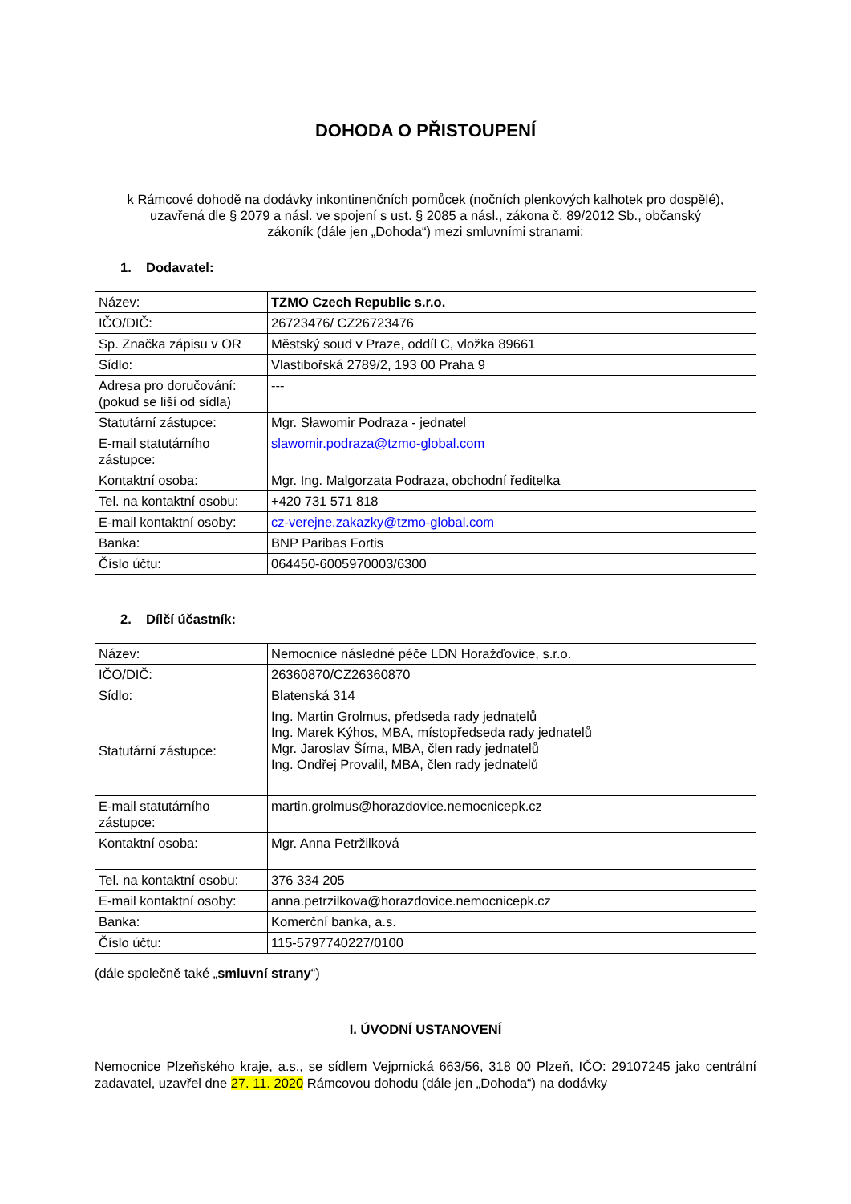DOHODA O PŘISTOUPENÍ
k Rámcové dohodě na dodávky inkontinenčních pomůcek (nočních plenkových kalhotek pro dospělé),
uzavřená dle § 2079 a násl. ve spojení s ust. § 2085 a násl., zákona č. 89/2012 Sb., občanský
zákoník (dále jen „Dohoda“) mezi smluvními stranami:
1. Dodavatel:
| Název: | TZMO Czech Republic s.r.o. |
| IČO/DIČ: | 26723476/ CZ26723476 |
| Sp. Značka zápisu v OR | Městský soud v Praze, oddíl C, vložka 89661 |
| Sídlo: | Vlastibořská 2789/2, 193 00 Praha 9 |
| Adresa pro doručování: (pokud se liší od sídla) | --- |
| Statutární zástupce: | Mgr. Sławomir Podraza - jednatel |
| E-mail statutárního zástupce: | slawomir.podraza@tzmo-global.com |
| Kontaktní osoba: | Mgr. Ing. Malgorzata Podraza, obchodní ředitelka |
| Tel. na kontaktní osobu: | +420 731 571 818 |
| E-mail kontaktní osoby: | cz-verejne.zakazky@tzmo-global.com |
| Banka: | BNP Paribas Fortis |
| Číslo účtu: | 064450-6005970003/6300 |
2. Dílčí účastník:
| Název: | Nemocnice následné péče LDN Horažďovice, s.r.o. |
| IČO/DIČ: | 26360870/CZ26360870 |
| Sídlo: | Blatenská 314 |
| Statutární zástupce: | Ing. Martin Grolmus, předseda rady jednatelů Ing. Marek Kýhos, MBA, místopředseda rady jednatelů Mgr. Jaroslav Šíma, MBA, člen rady jednatelů Ing. Ondřej Provalil, MBA, člen rady jednatelů |
| E-mail statutárního zástupce: | martin.grolmus@horazdovice.nemocnicepk.cz |
| Kontaktní osoba: | Mgr. Anna Petržilková |
| Tel. na kontaktní osobu: | 376 334 205 |
| E-mail kontaktní osoby: | anna.petrzilkova@horazdovice.nemocnicepk.cz |
| Banka: | Komerční banka, a.s. |
| Číslo účtu: | 115-5797740227/0100 |
(dále společně také „smluvní strany“)
I. ÚVODNÍ USTANOVENÍ
Nemocnice Plzeňského kraje, a.s., se sídlem Vejprnická 663/56, 318 00 Plzeň, IČO: 29107245 jako centrální zadavatel, uzavřel dne 27. 11. 2020 Rámcovou dohodu (dále jen „Dohoda“) na dodávky